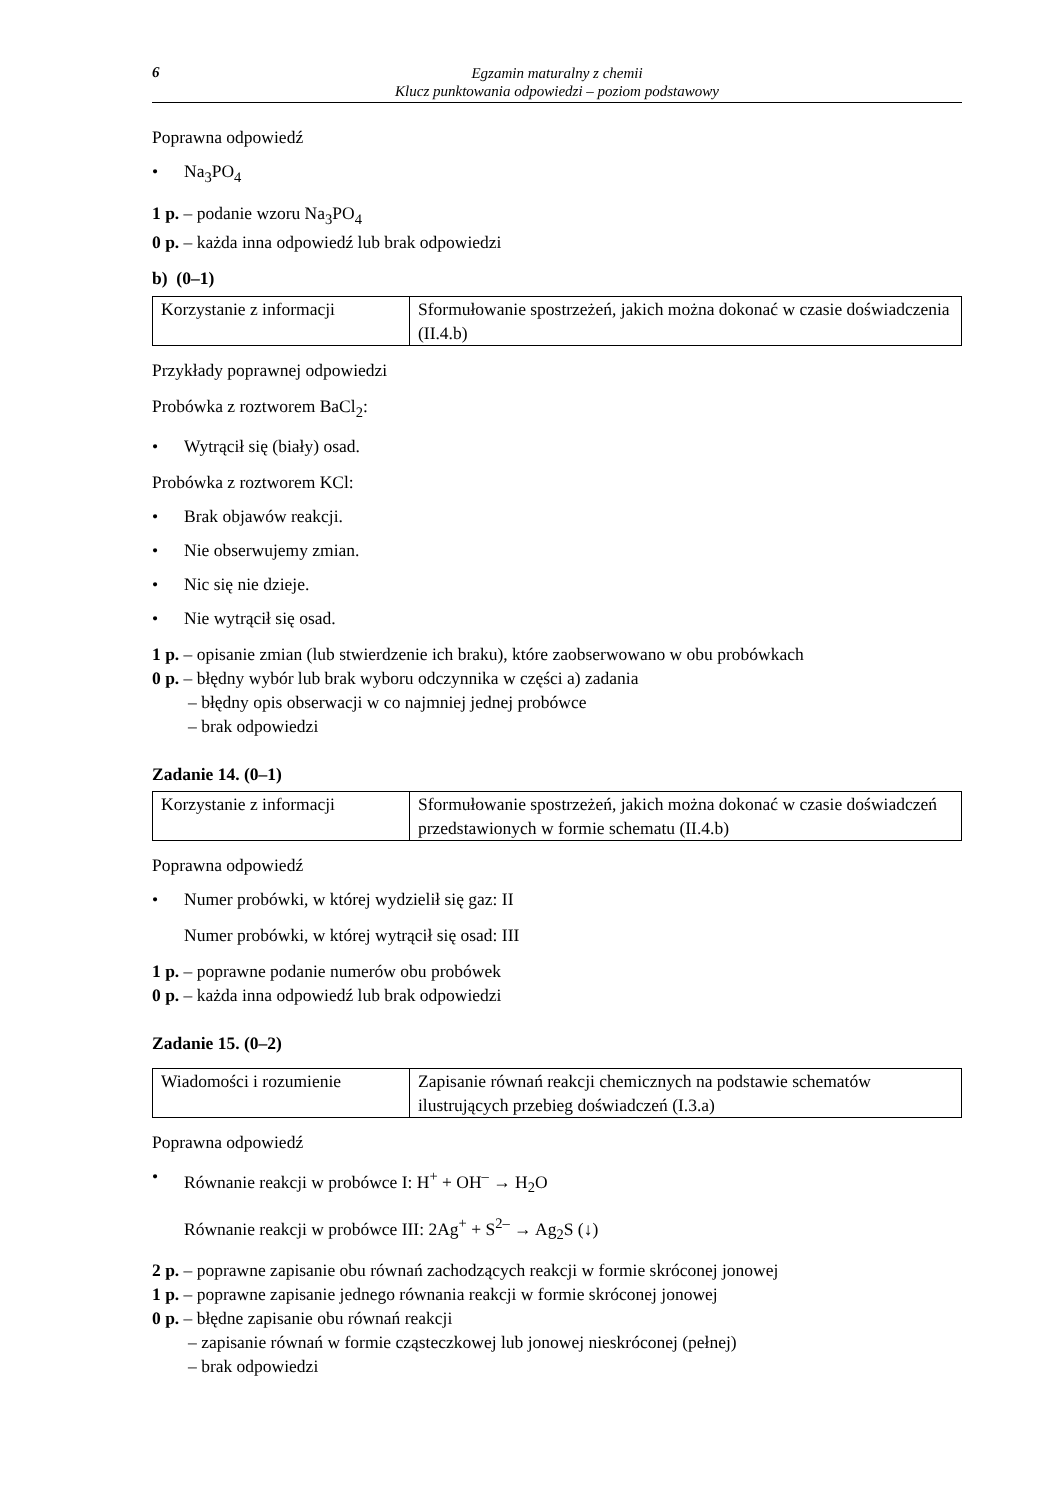6
Egzamin maturalny z chemii
Klucz punktowania odpowiedzi – poziom podstawowy
Poprawna odpowiedź
• Na<sub>3</sub>PO<sub>4</sub>
1 p. – podanie wzoru Na<sub>3</sub>PO<sub>4</sub>
0 p. – każda inna odpowiedź lub brak odpowiedzi
b) (0–1)
| Korzystanie z informacji | Sformułowanie spostrzeżeń, jakich można dokonać w czasie doświadczenia (II.4.b) |
Przykłady poprawnej odpowiedzi
Probówka z roztworem BaCl<sub>2</sub>:
• Wytrącił się (biały) osad.
Probówka z roztworem KCl:
• Brak objawów reakcji.
• Nie obserwujemy zmian.
• Nic się nie dzieje.
• Nie wytrącił się osad.
1 p. – opisanie zmian (lub stwierdzenie ich braku), które zaobserwowano w obu probówkach
0 p. – błędny wybór lub brak wyboru odczynnika w części a) zadania
– błędny opis obserwacji w co najmniej jednej probówce
– brak odpowiedzi
Zadanie 14. (0–1)
| Korzystanie z informacji | Sformułowanie spostrzeżeń, jakich można dokonać w czasie doświadczeń przedstawionych w formie schematu (II.4.b) |
Poprawna odpowiedź
• Numer probówki, w której wydzielił się gaz: II
Numer probówki, w której wytrącił się osad: III
1 p. – poprawne podanie numerów obu probówek
0 p. – każda inna odpowiedź lub brak odpowiedzi
Zadanie 15. (0–2)
| Wiadomości i rozumienie | Zapisanie równań reakcji chemicznych na podstawie schematów ilustrujących przebieg doświadczeń (I.3.a) |
Poprawna odpowiedź
• Równanie reakcji w probówce I: H<sup>+</sup> + OH<sup>–</sup> → H<sub>2</sub>O
Równanie reakcji w probówce III: 2Ag<sup>+</sup> + S<sup>2–</sup> → Ag<sub>2</sub>S (↓)
2 p. – poprawne zapisanie obu równań zachodzących reakcji w formie skróconej jonowej
1 p. – poprawne zapisanie jednego równania reakcji w formie skróconej jonowej
0 p. – błędne zapisanie obu równań reakcji
– zapisanie równań w formie cząsteczkowej lub jonowej nieskróconej (pełnej)
– brak odpowiedzi